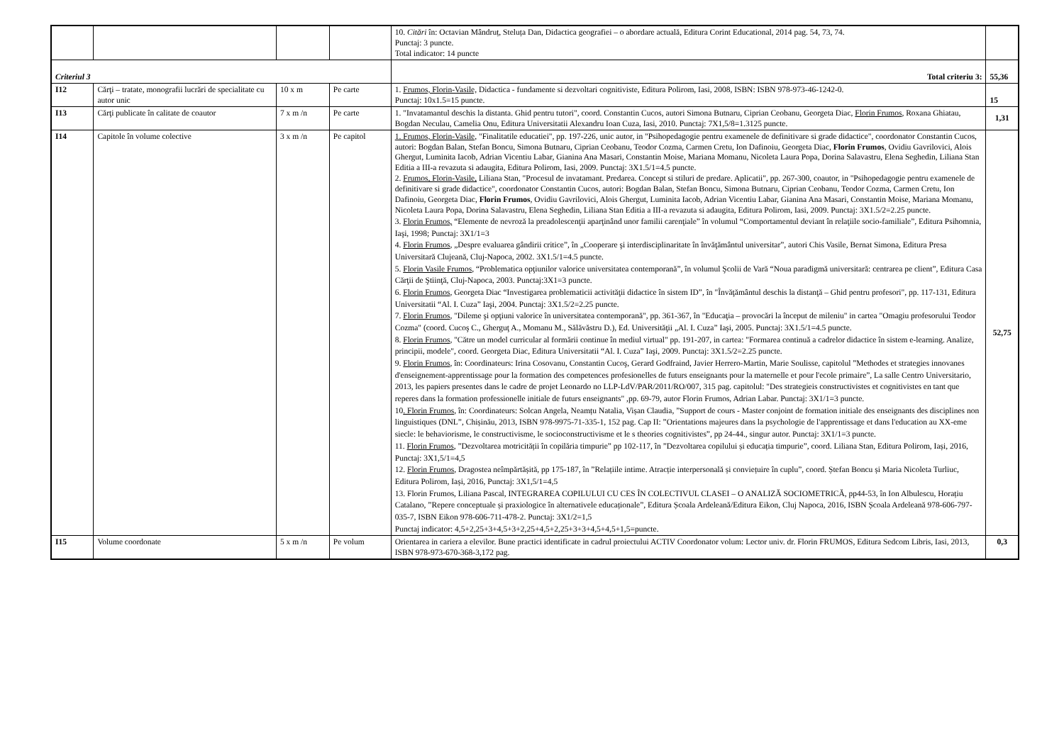| | | | | 10. Citări în: Octavian Mândruț, Steluța Dan, Didactica geografiei – o abordare actuală, Editura Corint Educational, 2014 pag. 54, 73, 74. Punctaj: 3 puncte. Total indicator: 14 puncte | |
| Criteriul 3 | | | | Total criteriu 3: | 55,36 |
| I12 | Cărţi – tratate, monografii lucrări de specialitate cu autor unic | 10 x m | Pe carte | 1. Frumos, Florin-Vasile, Didactica - fundamente si dezvoltari cognitiviste, Editura Polirom, Iasi, 2008, ISBN: ISBN 978-973-46-1242-0. Punctaj: 10x1.5=15 puncte. | 15 |
| I13 | Cărţi publicate în calitate de coautor | 7 x m /n | Pe carte | 1. "Invatamantul deschis la distanta. Ghid pentru tutori", coord. Constantin Cucos, autori Simona Butnaru, Ciprian Ceobanu, Georgeta Diac, Florin Frumos , Roxana Ghiatau, Bogdan Neculau, Camelia Onu, Editura Universitatii Alexandru Ioan Cuza, Iasi, 2010. Punctaj: 7X1,5/8=1.3125 puncte. | 1,31 |
| I14 | Capitole în volume colective | 3 x m /n | Pe capitol | 1. Frumos, Florin-Vasile, "Finalitatile educatiei", pp. 197-226, unic autor, in "Psihopedagogie pentru examenele de definitivare si grade didactice", coordonator Constantin Cucos, autori: Bogdan Balan, Stefan Boncu, Simona Butnaru, Ciprian Ceobanu, Teodor Cozma, Carmen Cretu, Ion Dafinoiu, Georgeta Diac, Florin Frumos , Ovidiu Gavrilovici, Alois Ghergut, Luminita Iacob, Adrian Vicentiu Labar, Gianina Ana Masari, Constantin Moise, Mariana Momanu, Nicoleta Laura Popa, Dorina Salavastru, Elena Seghedin, Liliana Stan Editia a III-a revazuta si adaugita, Editura Polirom, Iasi, 2009. Punctaj: 3X1.5/1=4.5 puncte. 2. Frumos, Florin-Vasile, Liliana Stan, "Procesul de invatamant. Predarea. Concept si stiluri de predare. Aplicatii", pp. 267-300, coautor, in "Psihopedagogie pentru examenele de definitivare si grade didactice", coordonator Constantin Cucos, autori: Bogdan Balan, Stefan Boncu, Simona Butnaru, Ciprian Ceobanu, Teodor Cozma, Carmen Cretu, Ion Dafinoiu, Georgeta Diac, Florin Frumos , Ovidiu Gavrilovici, Alois Ghergut, Luminita Iacob, Adrian Vicentiu Labar, Gianina Ana Masari, Constantin Moise, Mariana Momanu, Nicoleta Laura Popa, Dorina Salavastru, Elena Seghedin, Liliana Stan Editia a III-a revazuta si adaugita, Editura Polirom, Iasi, 2009. Punctaj: 3X1.5/2=2.25 puncte. 3. Florin Frumos, “Elemente de nevroză la preadolescenţii aparţinând unor familii carenţiale” în volumul “Comportamentul deviant în relaţiile socio-familiale”, Editura Psihomnia, Iaşi, 1998; Punctaj: 3X1/1=3 4. Florin Frumos , „Despre evaluarea gândirii critice”, în „Cooperare şi interdisciplinaritate în învăţământul universitar”, autori Chis Vasile, Bernat Simona, Editura Presa Universitară Clujeană, Cluj-Napoca, 2002. 3X1.5/1=4.5 puncte. 5. Florin Vasile Frumos , “Problematica opţiunilor valorice universitatea contemporană”, în volumul Şcolii de Vară “Noua paradigmă universitară: centrarea pe client”, Editura Casa Cărţii de Ştiinţă, Cluj-Napoca, 2003. Punctaj:3X1=3 puncte. 6. Florin Frumos , Georgeta Diac “Investigarea problematicii activităţii didactice în sistem ID”, în "Învăţământul deschis la distanţă – Ghid pentru profesori", pp. 117-131, Editura Universitatii “Al. I. Cuza” Iaşi, 2004. Punctaj: 3X1.5/2=2.25 puncte. 7. Florin Frumos , "Dileme şi opţiuni valorice în universitatea contemporană", pp. 361-367, în "Educaţia – provocări la început de mileniu" in cartea "Omagiu profesorului Teodor Cozma" (coord. Cucoş C., Gherguţ A., Momanu M., Sălăvăstru D.), Ed. Universităţii „Al. I. Cuza” Iaşi, 2005. Punctaj: 3X1.5/1=4.5 puncte. 8. Florin Frumos , "Către un model curricular al formării continue în mediul virtual" pp. 191-207, in cartea: "Formarea continuă a cadrelor didactice în sistem e-learning. Analize, principii, modele", coord. Georgeta Diac, Editura Universitatii “Al. I. Cuza” Iaşi, 2009. Punctaj: 3X1.5/2=2.25 puncte. 9. Florin Frumos , în: Coordinateurs: Irina Cosovanu, Constantin Cucoş, Gerard Godfraind, Javier Herrero-Martin, Marie Soulisse, capitolul ”Methodes et strategies innovanes d'enseignement-apprentissage pour la formation des competences profesionelles de futurs enseignants pour la maternelle et pour l'ecole primaire”, La salle Centro Universitario, 2013, les papiers presentes dans le cadre de projet Leonardo no LLP-LdV/PAR/2011/RO/007, 315 pag. capitolul: "Des strategieis constructivistes et cognitivistes en tant que reperes dans la formation professionelle initiale de futurs enseignants" ,pp. 69-79, autor Florin Frumos, Adrian Labar. Punctaj: 3X1/1=3 puncte. 10 . Florin Frumos , în: Coordinateurs: Solcan Angela, Neamțu Natalia, Vișan Claudia, ”Support de cours - Master conjoint de formation initiale des enseignants des disciplines non linguistiques (DNL”, Chișinău, 2013, ISBN 978-9975-71-335-1, 152 pag. Cap II: ”Orientations majeures dans la psychologie de l'apprentissage et dans l'education au XX-eme siecle: le behaviorisme, le constructivisme, le socioconstructivisme et le s theories cognitivistes”, pp 24-44., singur autor. Punctaj: 3X1/1=3 puncte. 11. Florin Frumos , ”Dezvoltarea motricității în copilăria timpurie” pp 102-117, în ”Dezvoltarea copilului și educația timpurie”, coord. Liliana Stan, Editura Polirom, Iași, 2016, Punctaj: 3X1,5/1=4,5 12. Florin Frumos , Dragostea neîmpărtășită, pp 175-187, în ”Relațiile intime. Atracție interpersonală și conviețuire în cuplu”, coord. Ștefan Boncu și Maria Nicoleta Turliuc, Editura Polirom, Iași, 2016, Punctaj: 3X1,5/1=4,5 13. Florin Frumos, Liliana Pascal, INTEGRAREA COPILULUI CU CES ÎN COLECTIVUL CLASEI – O ANALIZĂ SOCIOMETRICĂ, pp44-53, în Ion Albulescu, Horațiu Catalano, ”Repere conceptuale și praxiologice în alternativele educaționale”, Editura Școala Ardeleană/Editura Eikon, Cluj Napoca, 2016, ISBN Școala Ardeleană 978-606-797-035-7, ISBN Eikon 978-606-711-478-2. Punctaj: 3X1/2=1,5 Punctaj indicator: 4,5+2,25+3+4,5+3+2,25+4,5+2,25+3+3+4,5+4,5+1,5=puncte. | 52,75 |
| I15 | Volume coordonate | 5 x m /n | Pe volum | Orientarea in cariera a elevilor. Bune practici identificate in cadrul proiectului ACTIV Coordonator volum: Lector univ. dr. Florin FRUMOS, Editura Sedcom Libris, Iasi, 2013, ISBN 978-973-670-368-3,172 pag. | 0,3 |